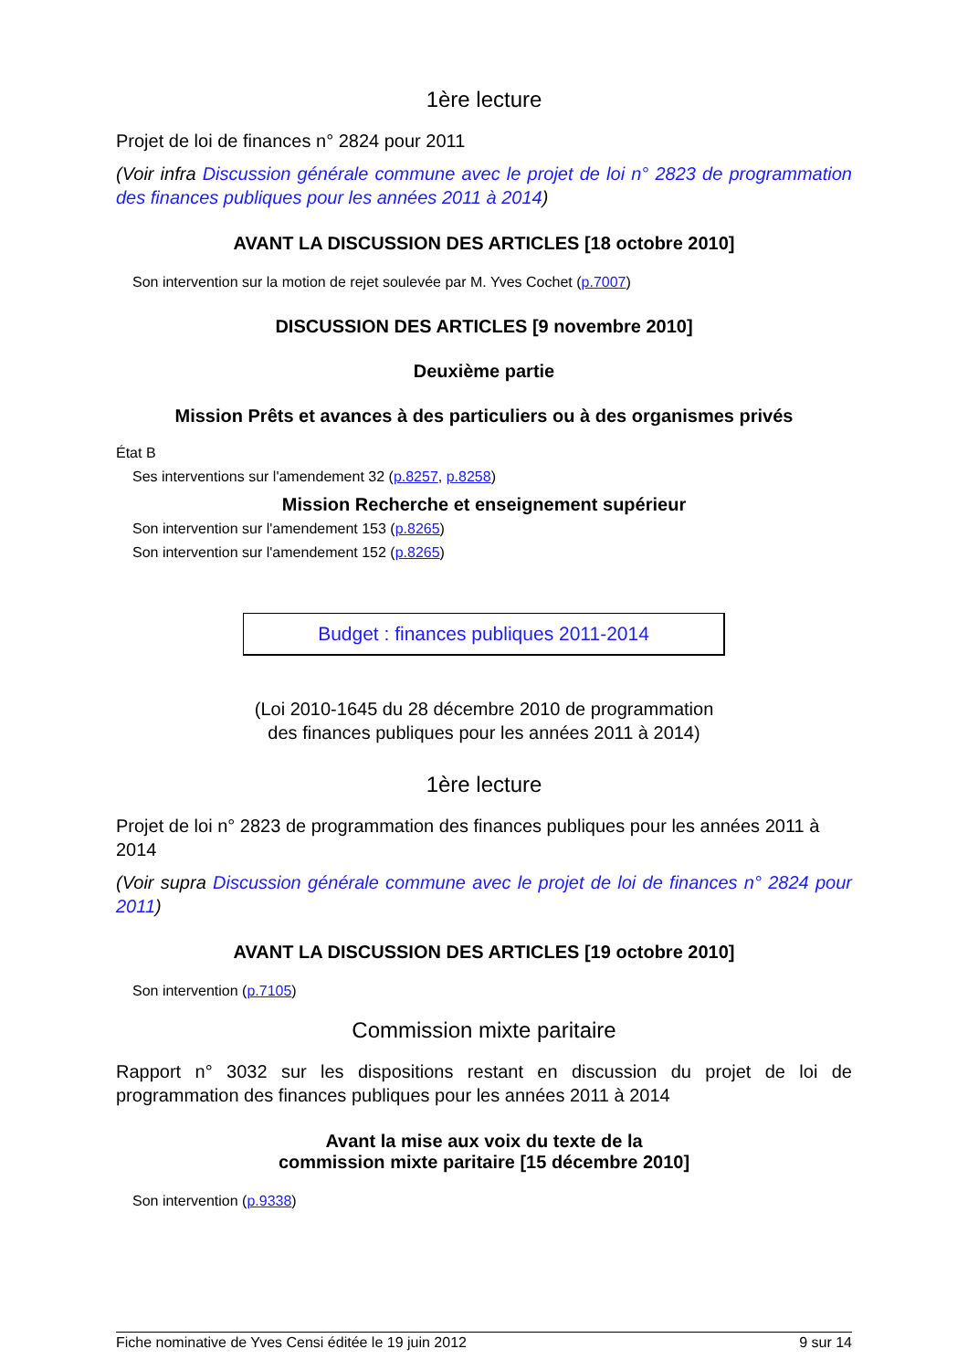1ère lecture
Projet de loi de finances n° 2824 pour 2011
(Voir infra Discussion générale commune avec le projet de loi n° 2823 de programmation des finances publiques pour les années 2011 à 2014)
AVANT LA DISCUSSION DES ARTICLES [18 octobre 2010]
Son intervention sur la motion de rejet soulevée par M. Yves Cochet (p.7007)
DISCUSSION DES ARTICLES [9 novembre 2010]
Deuxième partie
Mission Prêts et avances à des particuliers ou à des organismes privés
État B
Ses interventions sur l'amendement 32 (p.8257, p.8258)
Mission Recherche et enseignement supérieur
Son intervention sur l'amendement 153 (p.8265)
Son intervention sur l'amendement 152 (p.8265)
Budget : finances publiques 2011-2014
(Loi 2010-1645 du 28 décembre 2010 de programmation
des finances publiques pour les années 2011 à 2014)
1ère lecture
Projet de loi n° 2823 de programmation des finances publiques pour les années 2011 à 2014
(Voir supra Discussion générale commune avec le projet de loi de finances n° 2824 pour 2011)
AVANT LA DISCUSSION DES ARTICLES [19 octobre 2010]
Son intervention (p.7105)
Commission mixte paritaire
Rapport n° 3032 sur les dispositions restant en discussion du projet de loi de programmation des finances publiques pour les années 2011 à 2014
Avant la mise aux voix du texte de la
commission mixte paritaire [15 décembre 2010]
Son intervention (p.9338)
Fiche nominative de Yves Censi éditée le 19 juin 2012 9 sur 14